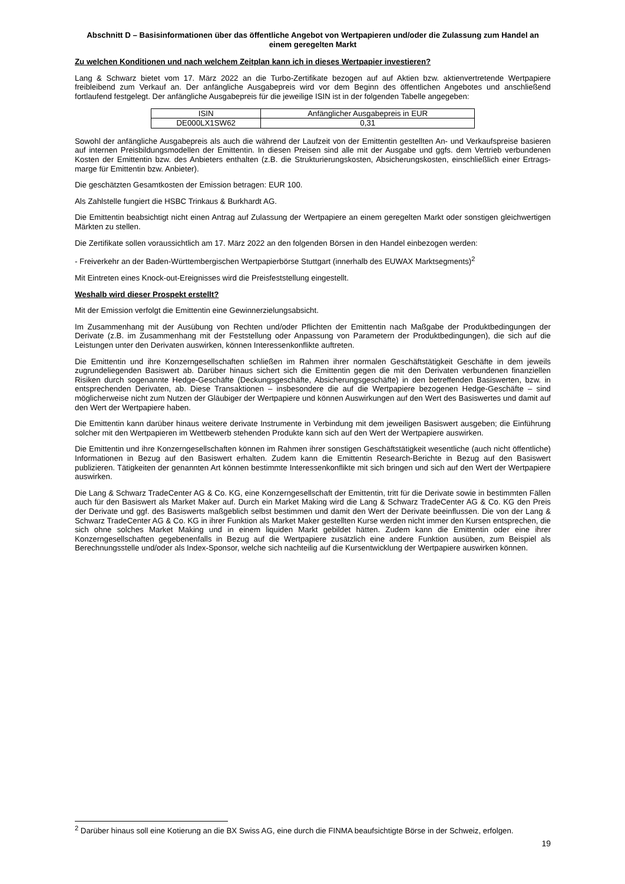Abschnitt D – Basisinformationen über das öffentliche Angebot von Wertpapieren und/oder die Zulassung zum Handel an einem geregelten Markt
Zu welchen Konditionen und nach welchem Zeitplan kann ich in dieses Wertpapier investieren?
Lang & Schwarz bietet vom 17. März 2022 an die Turbo-Zertifikate bezogen auf auf Aktien bzw. aktienvertretende Wertpapiere freibleibend zum Verkauf an. Der anfängliche Ausgabepreis wird vor dem Beginn des öffentlichen Angebotes und anschließend fortlaufend festgelegt. Der anfängliche Ausgabepreis für die jeweilige ISIN ist in der folgenden Tabelle angegeben:
| ISIN | Anfänglicher Ausgabepreis in EUR |
| DE000LX1SW62 | 0,31 |
Sowohl der anfängliche Ausgabepreis als auch die während der Laufzeit von der Emittentin gestellten An- und Verkaufspreise basieren auf internen Preisbildungsmodellen der Emittentin. In diesen Preisen sind alle mit der Ausgabe und ggfs. dem Vertrieb verbundenen Kosten der Emittentin bzw. des Anbieters enthalten (z.B. die Strukturierungskosten, Absicherungskosten, einschließlich einer Ertrags-marge für Emittentin bzw. Anbieter).
Die geschätzten Gesamtkosten der Emission betragen: EUR 100.
Als Zahlstelle fungiert die HSBC Trinkaus & Burkhardt AG.
Die Emittentin beabsichtigt nicht einen Antrag auf Zulassung der Wertpapiere an einem geregelten Markt oder sonstigen gleichwertigen Märkten zu stellen.
Die Zertifikate sollen voraussichtlich am 17. März 2022 an den folgenden Börsen in den Handel einbezogen werden:
- Freiverkehr an der Baden-Württembergischen Wertpapierbörse Stuttgart (innerhalb des EUWAX Marktsegments)<sup>2</sup>
Mit Eintreten eines Knock-out-Ereignisses wird die Preisfeststellung eingestellt.
Weshalb wird dieser Prospekt erstellt?
Mit der Emission verfolgt die Emittentin eine Gewinnerzielungsabsicht.
Im Zusammenhang mit der Ausübung von Rechten und/oder Pflichten der Emittentin nach Maßgabe der Produktbedingungen der Derivate (z.B. im Zusammenhang mit der Feststellung oder Anpassung von Parametern der Produktbedingungen), die sich auf die Leistungen unter den Derivaten auswirken, können Interessenkonflikte auftreten.
Die Emittentin und ihre Konzerngesellschaften schließen im Rahmen ihrer normalen Geschäftstätigkeit Geschäfte in dem jeweils zugrundeliegenden Basiswert ab. Darüber hinaus sichert sich die Emittentin gegen die mit den Derivaten verbundenen finanziellen Risiken durch sogenannte Hedge-Geschäfte (Deckungsgeschäfte, Absicherungsgeschäfte) in den betreffenden Basiswerten, bzw. in entsprechenden Derivaten, ab. Diese Transaktionen – insbesondere die auf die Wertpapiere bezogenen Hedge-Geschäfte – sind möglicherweise nicht zum Nutzen der Gläubiger der Wertpapiere und können Auswirkungen auf den Wert des Basiswertes und damit auf den Wert der Wertpapiere haben.
Die Emittentin kann darüber hinaus weitere derivate Instrumente in Verbindung mit dem jeweiligen Basiswert ausgeben; die Einführung solcher mit den Wertpapieren im Wettbewerb stehenden Produkte kann sich auf den Wert der Wertpapiere auswirken.
Die Emittentin und ihre Konzerngesellschaften können im Rahmen ihrer sonstigen Geschäftstätigkeit wesentliche (auch nicht öffentliche) Informationen in Bezug auf den Basiswert erhalten. Zudem kann die Emittentin Research-Berichte in Bezug auf den Basiswert publizieren. Tätigkeiten der genannten Art können bestimmte Interessenkonflikte mit sich bringen und sich auf den Wert der Wertpapiere auswirken.
Die Lang & Schwarz TradeCenter AG & Co. KG, eine Konzerngesellschaft der Emittentin, tritt für die Derivate sowie in bestimmten Fällen auch für den Basiswert als Market Maker auf. Durch ein Market Making wird die Lang & Schwarz TradeCenter AG & Co. KG den Preis der Derivate und ggf. des Basiswerts maßgeblich selbst bestimmen und damit den Wert der Derivate beeinflussen. Die von der Lang & Schwarz TradeCenter AG & Co. KG in ihrer Funktion als Market Maker gestellten Kurse werden nicht immer den Kursen entsprechen, die sich ohne solches Market Making und in einem liquiden Markt gebildet hätten. Zudem kann die Emittentin oder eine ihrer Konzerngesellschaften gegebenenfalls in Bezug auf die Wertpapiere zusätzlich eine andere Funktion ausüben, zum Beispiel als Berechnungsstelle und/oder als Index-Sponsor, welche sich nachteilig auf die Kursentwicklung der Wertpapiere auswirken können.
<sup>2</sup> Darüber hinaus soll eine Kotierung an die BX Swiss AG, eine durch die FINMA beaufsichtigte Börse in der Schweiz, erfolgen.
19